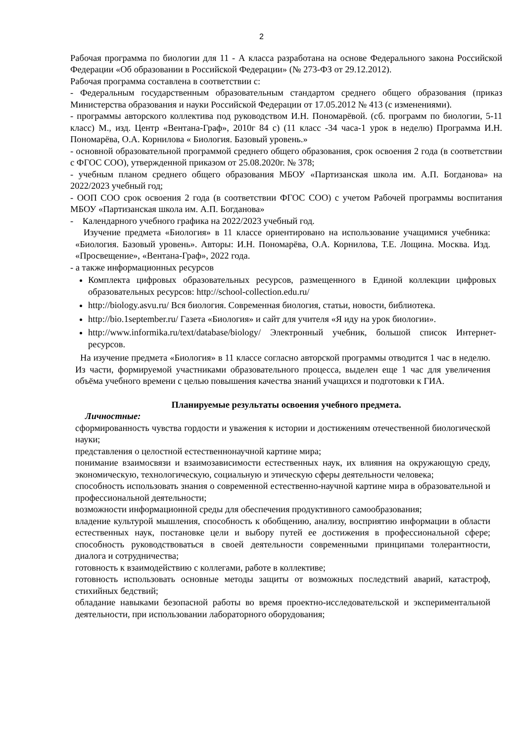2
Рабочая программа по биологии для 11 - А класса разработана на основе Федерального закона Российской Федерации «Об образовании в Российской Федерации» (№ 273-ФЗ от 29.12.2012).
Рабочая программа составлена в соответствии с:
- Федеральным государственным образовательным стандартом среднего общего образования (приказ Министерства образования и науки Российской Федерации от 17.05.2012 № 413 (с изменениями).
- программы авторского коллектива под руководством И.Н. Пономарёвой. (сб. программ по биологии, 5-11 класс) М., изд. Центр «Вентана-Граф», 2010г 84 с) (11 класс -34 часа-1 урок в неделю) Программа И.Н. Пономарёва, О.А. Корнилова « Биология. Базовый уровень.»
- основной образовательной программой среднего общего образования, срок освоения 2 года (в соответствии с ФГОС СОО), утвержденной приказом от 25.08.2020г. № 378;
- учебным планом среднего общего образования МБОУ «Партизанская школа им. А.П. Богданова» на 2022/2023 учебный год;
- ООП СОО срок освоения 2 года (в соответствии ФГОС СОО) с учетом Рабочей программы воспитания МБОУ «Партизанская школа им. А.П. Богданова»
- Календарного учебного графика на 2022/2023 учебный год.
Изучение предмета «Биология» в 11 классе ориентировано на использование учащимися учебника: «Биология. Базовый уровень». Авторы: И.Н. Пономарёва, О.А. Корнилова, Т.Е. Лощина. Москва. Изд. «Просвещение», «Вентана-Граф», 2022 года.
- а также информационных ресурсов
Комплекта цифровых образовательных ресурсов, размещенного в Единой коллекции цифровых образовательных ресурсов: http://school-collection.edu.ru/
http://biology.asvu.ru/ Вся биология. Современная биология, статьи, новости, библиотека.
http://bio.1september.ru/ Газета «Биология» и сайт для учителя «Я иду на урок биологии».
http://www.informika.ru/text/database/biology/ Электронный учебник, большой список Интернет-ресурсов.
На изучение предмета «Биология» в 11 классе согласно авторской программы отводится 1 час в неделю. Из части, формируемой участниками образовательного процесса, выделен еще 1 час для увеличения объёма учебного времени с целью повышения качества знаний учащихся и подготовки к ГИА.
Планируемые результаты освоения учебного предмета.
Личностные:
сформированность чувства гордости и уважения к истории и достижениям отечественной биологической науки;
представления о целостной естественнонаучной картине мира;
понимание взаимосвязи и взаимозависимости естественных наук, их влияния на окружающую среду, экономическую, технологическую, социальную и этическую сферы деятельности человека;
способность использовать знания о современной естественно-научной картине мира в образовательной и профессиональной деятельности;
возможности информационной среды для обеспечения продуктивного самообразования;
владение культурой мышления, способность к обобщению, анализу, восприятию информации в области естественных наук, постановке цели и выбору путей ее достижения в профессиональной сфере; способность руководствоваться в своей деятельности современными принципами толерантности, диалога и сотрудничества;
готовность к взаимодействию с коллегами, работе в коллективе;
готовность использовать основные методы защиты от возможных последствий аварий, катастроф, стихийных бедствий;
обладание навыками безопасной работы во время проектно-исследовательской и экспериментальной деятельности, при использовании лабораторного оборудования;